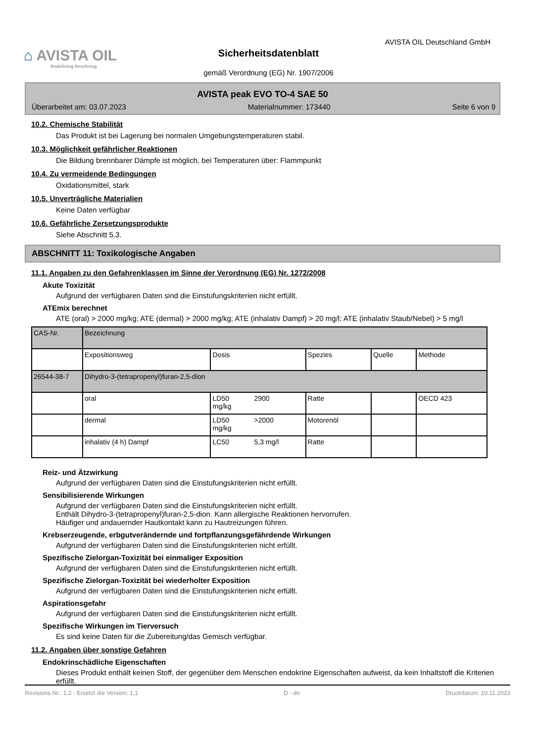⌂ AVISTA OIL
Redefining Rerefining
AVISTA OIL Deutschland GmbH
Sicherheitsdatenblatt
gemäß Verordnung (EG) Nr. 1907/2006
AVISTA peak EVO TO-4 SAE 50
Überarbeitet am: 03.07.2023 Materialnummer: 173440 Seite 6 von 9
10.2. Chemische Stabilität
Das Produkt ist bei Lagerung bei normalen Umgebungstemperaturen stabil.
10.3. Möglichkeit gefährlicher Reaktionen
Die Bildung brennbarer Dämpfe ist möglich, bei Temperaturen über: Flammpunkt
10.4. Zu vermeidende Bedingungen
Oxidationsmittel, stark
10.5. Unverträgliche Materialien
Keine Daten verfügbar
10.6. Gefährliche Zersetzungsprodukte
Siehe Abschnitt 5.3.
ABSCHNITT 11: Toxikologische Angaben
11.1. Angaben zu den Gefahrenklassen im Sinne der Verordnung (EG) Nr. 1272/2008
Akute Toxizität
Aufgrund der verfügbaren Daten sind die Einstufungskriterien nicht erfüllt.
ATEmix berechnet
ATE (oral) > 2000 mg/kg; ATE (dermal) > 2000 mg/kg; ATE (inhalativ Dampf) > 20 mg/l; ATE (inhalativ Staub/Nebel) > 5 mg/l
| CAS-Nr. | Bezeichnung | | | | | |
| | Expositionsweg | Dosis | | Spezies | Quelle | Methode |
| 26544-38-7 | Dihydro-3-(tetrapropenyl)furan-2,5-dion | | | | | |
| | oral | LD50 mg/kg | 2900 | Ratte | | OECD 423 |
| | dermal | LD50 mg/kg | >2000 | Motorenöl | | |
| | inhalativ (4 h) Dampf | LC50 | 5,3 mg/l | Ratte | | |
Reiz- und Ätzwirkung
Aufgrund der verfügbaren Daten sind die Einstufungskriterien nicht erfüllt.
Sensibilisierende Wirkungen
Aufgrund der verfügbaren Daten sind die Einstufungskriterien nicht erfüllt.
Enthält Dihydro-3-(tetrapropenyl)furan-2,5-dion. Kann allergische Reaktionen hervorrufen.
Häufiger und andauernder Hautkontakt kann zu Hautreizungen führen.
Krebserzeugende, erbgutverändernde und fortpflanzungsgefährdende Wirkungen
Aufgrund der verfügbaren Daten sind die Einstufungskriterien nicht erfüllt.
Spezifische Zielorgan-Toxizität bei einmaliger Exposition
Aufgrund der verfügbaren Daten sind die Einstufungskriterien nicht erfüllt.
Spezifische Zielorgan-Toxizität bei wiederholter Exposition
Aufgrund der verfügbaren Daten sind die Einstufungskriterien nicht erfüllt.
Aspirationsgefahr
Aufgrund der verfügbaren Daten sind die Einstufungskriterien nicht erfüllt.
Spezifische Wirkungen im Tierversuch
Es sind keine Daten für die Zubereitung/das Gemisch verfügbar.
11.2. Angaben über sonstige Gefahren
Endokrinschädliche Eigenschaften
Dieses Produkt enthält keinen Stoff, der gegenüber dem Menschen endokrine Eigenschaften aufweist, da kein Inhaltstoff die Kriterien erfüllt.
Revisions-Nr.: 1,2 - Ersetzt die Version: 1,1 D - de Druckdatum: 10.11.2023